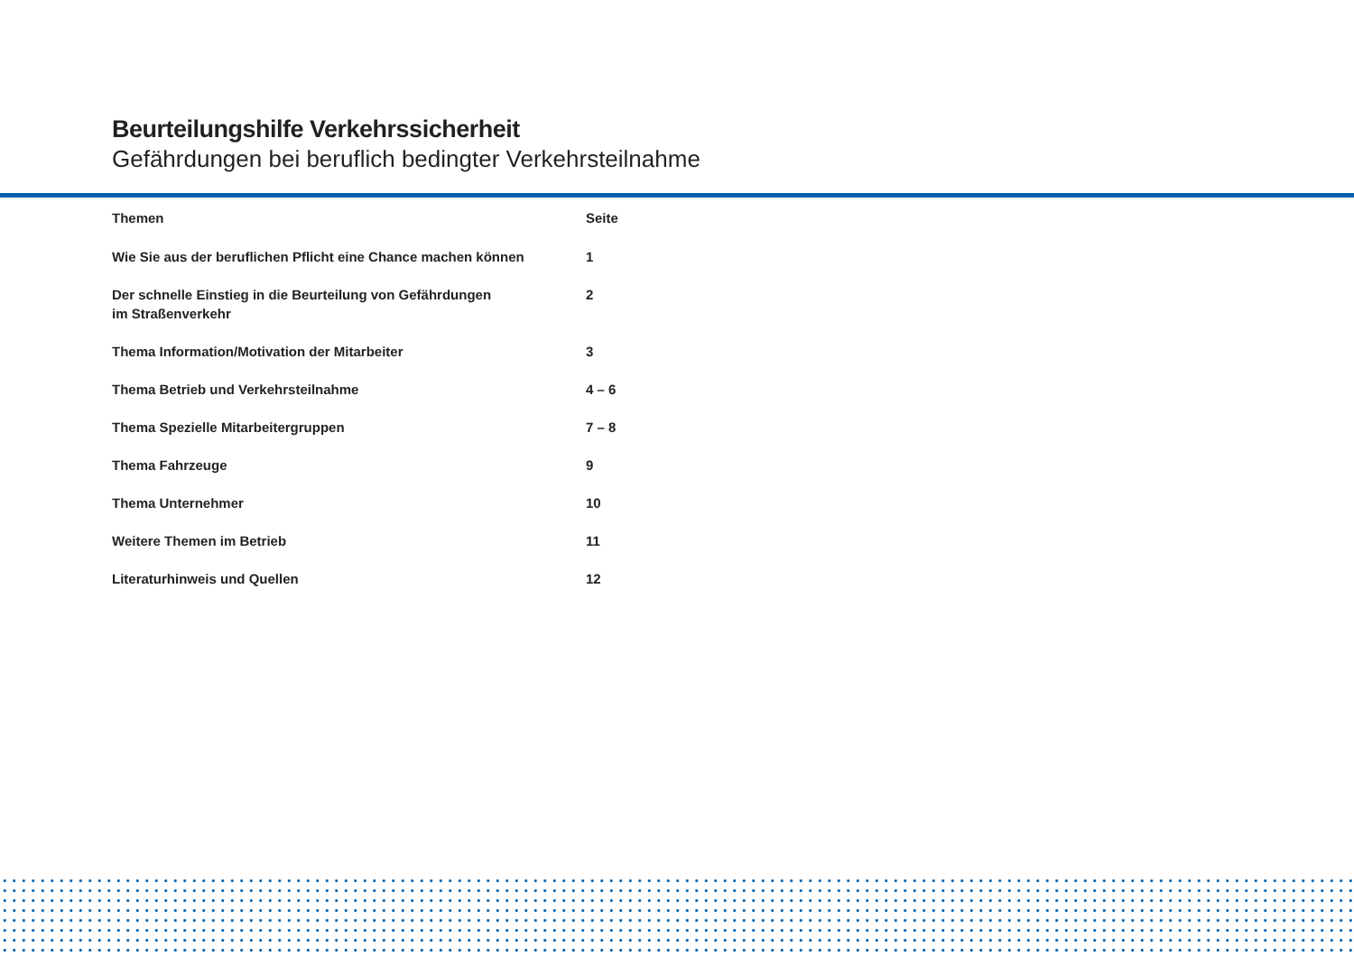Beurteilungshilfe Verkehrssicherheit
Gefährdungen bei beruflich bedingter Verkehrsteilnahme
| Themen | Seite |
| --- | --- |
| Wie Sie aus der beruflichen Pflicht eine Chance machen können | 1 |
| Der schnelle Einstieg in die Beurteilung von Gefährdungen im Straßenverkehr | 2 |
| Thema Information/Motivation der Mitarbeiter | 3 |
| Thema Betrieb und Verkehrsteilnahme | 4 – 6 |
| Thema Spezielle Mitarbeitergruppen | 7 – 8 |
| Thema Fahrzeuge | 9 |
| Thema Unternehmer | 10 |
| Weitere Themen im Betrieb | 11 |
| Literaturhinweis und Quellen | 12 |